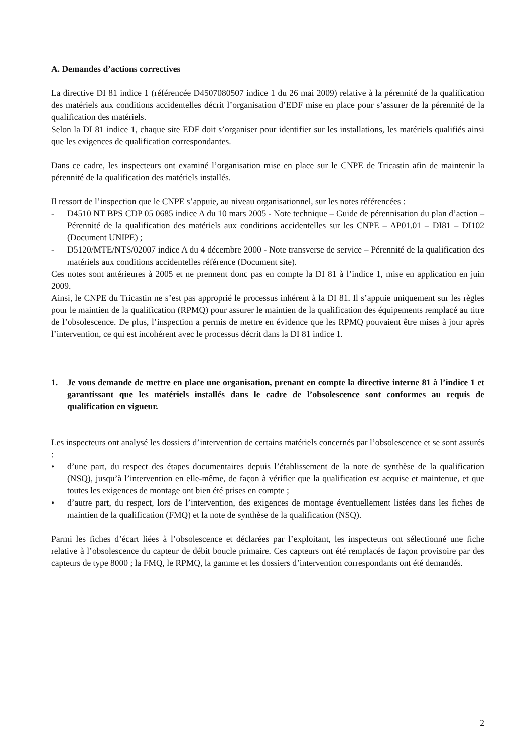A. Demandes d’actions correctives
La directive DI 81 indice 1 (référencée D4507080507 indice 1 du 26 mai 2009) relative à la pérennité de la qualification des matériels aux conditions accidentelles décrit l’organisation d’EDF mise en place pour s’assurer de la pérennité de la qualification des matériels.
Selon la DI 81 indice 1, chaque site EDF doit s’organiser pour identifier sur les installations, les matériels qualifiés ainsi que les exigences de qualification correspondantes.
Dans ce cadre, les inspecteurs ont examiné l’organisation mise en place sur le CNPE de Tricastin afin de maintenir la pérennité de la qualification des matériels installés.
Il ressort de l’inspection que le CNPE s’appuie, au niveau organisationnel, sur les notes référencées :
- D4510 NT BPS CDP 05 0685 indice A du 10 mars 2005 - Note technique – Guide de pérennisation du plan d’action – Pérennité de la qualification des matériels aux conditions accidentelles sur les CNPE – AP01.01 – DI81 – DI102 (Document UNIPE) ;
- D5120/MTE/NTS/02007 indice A du 4 décembre 2000 - Note transverse de service – Pérennité de la qualification des matériels aux conditions accidentelles référence (Document site).
Ces notes sont antérieures à 2005 et ne prennent donc pas en compte la DI 81 à l’indice 1, mise en application en juin 2009.
Ainsi, le CNPE du Tricastin ne s’est pas approprié le processus inhérent à la DI 81. Il s’appuie uniquement sur les règles pour le maintien de la qualification (RPMQ) pour assurer le maintien de la qualification des équipements remplacé au titre de l’obsolescence. De plus, l’inspection a permis de mettre en évidence que les RPMQ pouvaient être mises à jour après l’intervention, ce qui est incohérent avec le processus décrit dans la DI 81 indice 1.
1. Je vous demande de mettre en place une organisation, prenant en compte la directive interne 81 à l’indice 1 et garantissant que les matériels installés dans le cadre de l’obsolescence sont conformes au requis de qualification en vigueur.
Les inspecteurs ont analysé les dossiers d’intervention de certains matériels concernés par l’obsolescence et se sont assurés :
• d’une part, du respect des étapes documentaires depuis l’établissement de la note de synthèse de la qualification (NSQ), jusqu’à l’intervention en elle-même, de façon à vérifier que la qualification est acquise et maintenue, et que toutes les exigences de montage ont bien été prises en compte ;
• d’autre part, du respect, lors de l’intervention, des exigences de montage éventuellement listées dans les fiches de maintien de la qualification (FMQ) et la note de synthèse de la qualification (NSQ).
Parmi les fiches d’écart liées à l’obsolescence et déclarées par l’exploitant, les inspecteurs ont sélectionné une fiche relative à l’obsolescence du capteur de débit boucle primaire. Ces capteurs ont été remplacés de façon provisoire par des capteurs de type 8000 ; la FMQ, le RPMQ, la gamme et les dossiers d’intervention correspondants ont été demandés.
2